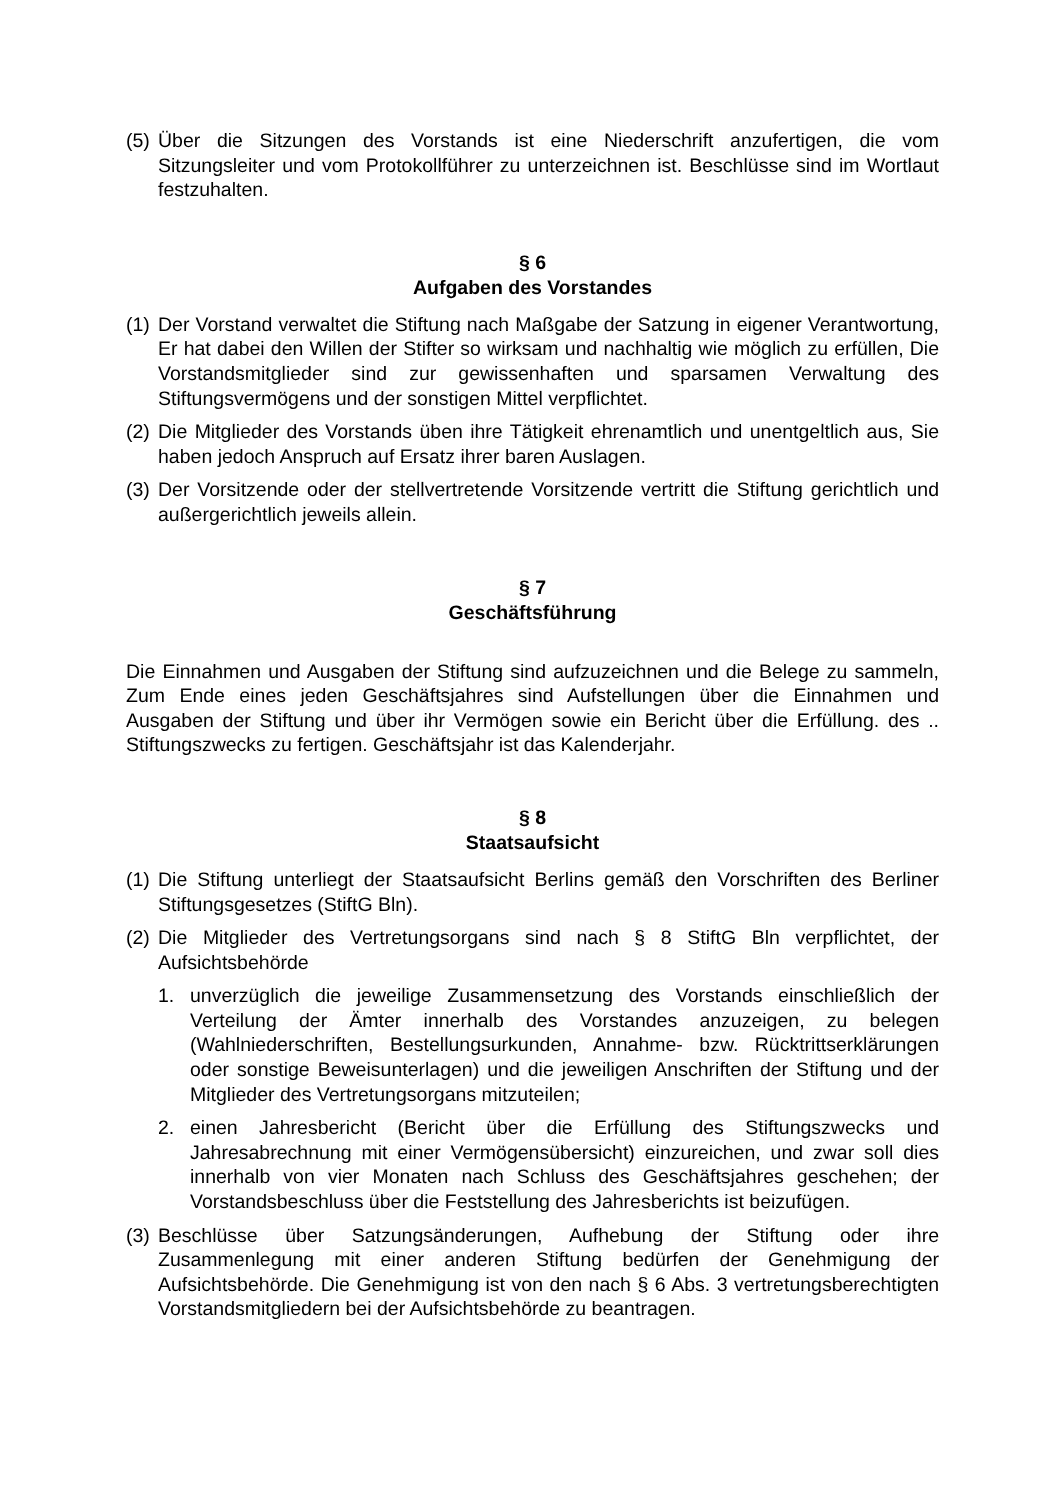(5) Über die Sitzungen des Vorstands ist eine Niederschrift anzufertigen, die vom Sitzungsleiter und vom Protokollführer zu unterzeichnen ist. Beschlüsse sind im Wortlaut festzuhalten.
§ 6
Aufgaben des Vorstandes
(1) Der Vorstand verwaltet die Stiftung nach Maßgabe der Satzung in eigener Verantwortung, Er hat dabei den Willen der Stifter so wirksam und nachhaltig wie möglich zu erfüllen, Die Vorstandsmitglieder sind zur gewissenhaften und sparsamen Verwaltung des Stiftungsvermögens und der sonstigen Mittel verpflichtet.
(2) Die Mitglieder des Vorstands üben ihre Tätigkeit ehrenamtlich und unentgeltlich aus, Sie haben jedoch Anspruch auf Ersatz ihrer baren Auslagen.
(3) Der Vorsitzende oder der stellvertretende Vorsitzende vertritt die Stiftung gerichtlich und außergerichtlich jeweils allein.
§ 7
Geschäftsführung
Die Einnahmen und Ausgaben der Stiftung sind aufzuzeichnen und die Belege zu sammeln, Zum Ende eines jeden Geschäftsjahres sind Aufstellungen über die Einnahmen und Ausgaben der Stiftung und über ihr Vermögen sowie ein Bericht über die Erfüllung. des .. Stiftungszwecks zu fertigen. Geschäftsjahr ist das Kalenderjahr.
§ 8
Staatsaufsicht
(1) Die Stiftung unterliegt der Staatsaufsicht Berlins gemäß den Vorschriften des Berliner Stiftungsgesetzes (StiftG Bln).
(2) Die Mitglieder des Vertretungsorgans sind nach § 8 StiftG Bln verpflichtet, der Aufsichtsbehörde
1. unverzüglich die jeweilige Zusammensetzung des Vorstands einschließlich der Verteilung der Ämter innerhalb des Vorstandes anzuzeigen, zu belegen (Wahlniederschriften, Bestellungsurkunden, Annahme- bzw. Rücktrittserklärungen oder sonstige Beweisunterlagen) und die jeweiligen Anschriften der Stiftung und der Mitglieder des Vertretungsorgans mitzuteilen;
2. einen Jahresbericht (Bericht über die Erfüllung des Stiftungszwecks und Jahresabrechnung mit einer Vermögensübersicht) einzureichen, und zwar soll dies innerhalb von vier Monaten nach Schluss des Geschäftsjahres geschehen; der Vorstandsbeschluss über die Feststellung des Jahresberichts ist beizufügen.
(3) Beschlüsse über Satzungsänderungen, Aufhebung der Stiftung oder ihre Zusammenlegung mit einer anderen Stiftung bedürfen der Genehmigung der Aufsichtsbehörde. Die Genehmigung ist von den nach § 6 Abs. 3 vertretungsberechtigten Vorstandsmitgliedern bei der Aufsichtsbehörde zu beantragen.